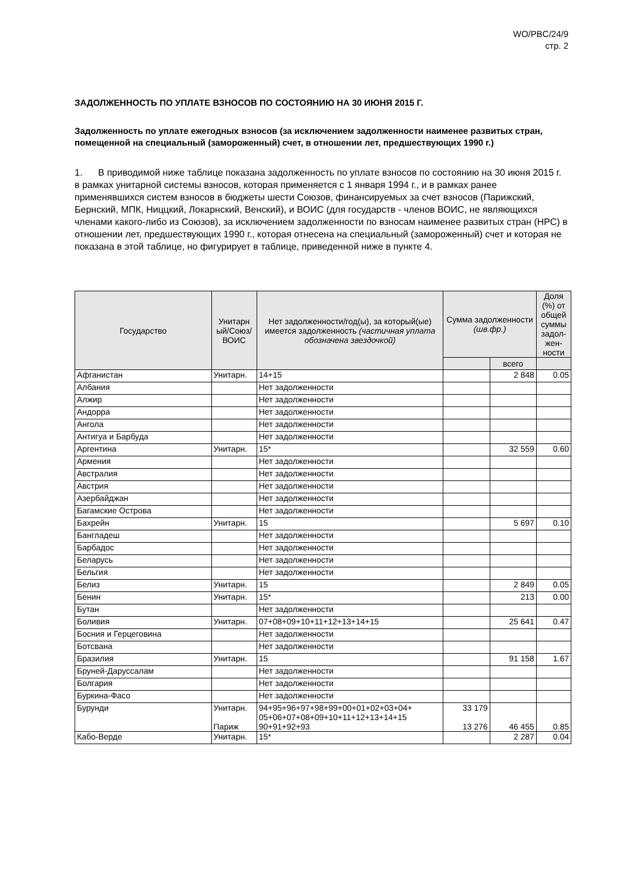WO/PBC/24/9
стр. 2
ЗАДОЛЖЕННОСТЬ ПО УПЛАТЕ ВЗНОСОВ ПО СОСТОЯНИЮ НА 30 ИЮНЯ 2015 Г.
Задолженность по уплате ежегодных взносов (за исключением задолженности наименее развитых стран, помещенной на специальный (замороженный) счет, в отношении лет, предшествующих 1990 г.)
1. В приводимой ниже таблице показана задолженность по уплате взносов по состоянию на 30 июня 2015 г. в рамках унитарной системы взносов, которая применяется с 1 января 1994 г., и в рамках ранее применявшихся систем взносов в бюджеты шести Союзов, финансируемых за счет взносов (Парижский, Бернский, МПК, Ниццкий, Локарнский, Венский), и ВОИС (для государств - членов ВОИС, не являющихся членами какого-либо из Союзов), за исключением задолженности по взносам наименее развитых стран (НРС) в отношении лет, предшествующих 1990 г., которая отнесена на специальный (замороженный) счет и которая не показана в этой таблице, но фигурирует в таблице, приведенной ниже в пункте 4.
| Государство | Унитарн ый/Союз/ ВОИС | Нет задолженности/год(ы), за который(ые) имеется задолженность (частичная уплата обозначена звездочкой) | Сумма задолженности (шв.фр.) | | Доля (%) от общей суммы задол-жен-ности |
| --- | --- | --- | --- | --- | --- |
| | | | | всего | |
| Афганистан | Унитарн. | 14+15 | | 2 848 | 0.05 |
| Албания | | Нет задолженности | | | |
| Алжир | | Нет задолженности | | | |
| Андорра | | Нет задолженности | | | |
| Ангола | | Нет задолженности | | | |
| Антигуа и Барбуда | | Нет задолженности | | | |
| Аргентина | Унитарн. | 15* | | 32 559 | 0.60 |
| Армения | | Нет задолженности | | | |
| Австралия | | Нет задолженности | | | |
| Австрия | | Нет задолженности | | | |
| Азербайджан | | Нет задолженности | | | |
| Багамские Острова | | Нет задолженности | | | |
| Бахрейн | Унитарн. | 15 | | 5 697 | 0.10 |
| Бангладеш | | Нет задолженности | | | |
| Барбадос | | Нет задолженности | | | |
| Беларусь | | Нет задолженности | | | |
| Бельгия | | Нет задолженности | | | |
| Белиз | Унитарн. | 15 | | 2 849 | 0.05 |
| Бенин | Унитарн. | 15* | | 213 | 0.00 |
| Бутан | | Нет задолженности | | | |
| Боливия | Унитарн. | 07+08+09+10+11+12+13+14+15 | | 25 641 | 0.47 |
| Босния и Герцеговина | | Нет задолженности | | | |
| Ботсвана | | Нет задолженности | | | |
| Бразилия | Унитарн. | 15 | | 91 158 | 1.67 |
| Бруней-Даруссалам | | Нет задолженности | | | |
| Болгария | | Нет задолженности | | | |
| Буркина-Фасо | | Нет задолженности | | | |
| Бурунди | Унитарн. Париж | 94+95+96+97+98+99+00+01+02+03+04+ 05+06+07+08+09+10+11+12+13+14+15 90+91+92+93 | 33 179 13 276 | 46 455 | 0.85 |
| Кабо-Верде | Унитарн. | 15* | | 2 287 | 0.04 |